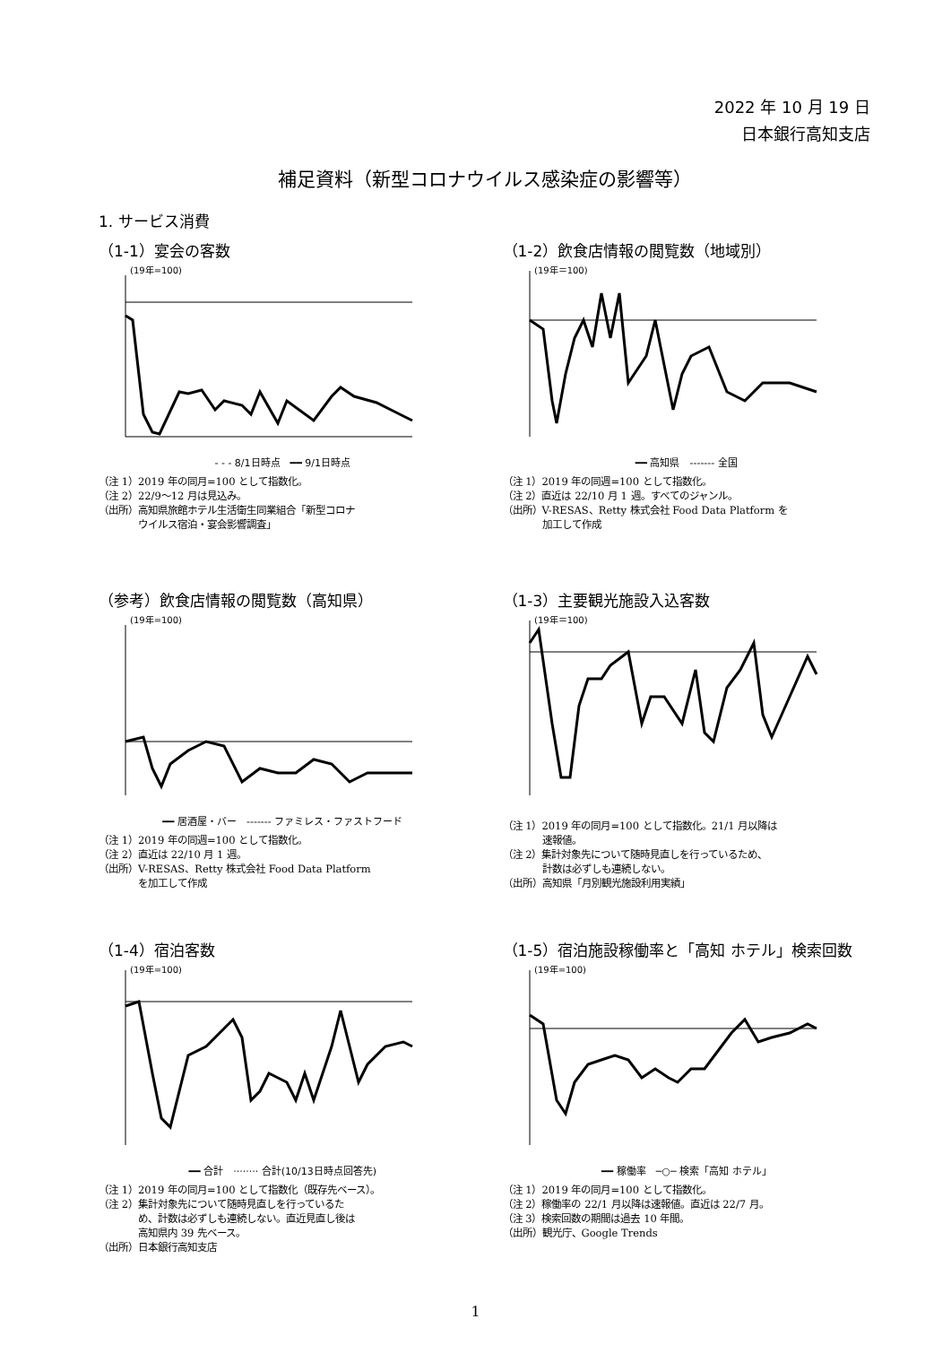2022 年 10 月 19 日
日本銀行高知支店
補足資料（新型コロナウイルス感染症の影響等）
1. サービス消費
（1-1）宴会の客数
(19年=100)
- - - 8/1日時点　━━ 9/1日時点
（注 1）2019 年の同月=100 として指数化。
（注 2）22/9～12 月は見込み。
（出所）高知県旅館ホテル生活衛生同業組合「新型コロナ
　　　　ウイルス宿泊・宴会影響調査」
（1-2）飲食店情報の閲覧数（地域別）
(19年＝100)
━━ 高知県　------- 全国
（注 1）2019 年の同週=100 として指数化。
（注 2）直近は 22/10 月 1 週。すべてのジャンル。
（出所）V-RESAS、Retty 株式会社 Food Data Platform を
　　　　加工して作成
（参考）飲食店情報の閲覧数（高知県）
(19年=100)
━━ 居酒屋・バー　------- ファミレス・ファストフード
（注 1）2019 年の同週=100 として指数化。
（注 2）直近は 22/10 月 1 週。
（出所）V-RESAS、Retty 株式会社 Food Data Platform
　　　　を加工して作成
（1-3）主要観光施設入込客数
(19年＝100)
（注 1）2019 年の同月=100 として指数化。21/1 月以降は
　　　　速報値。
（注 2）集計対象先について随時見直しを行っているため、
　　　　計数は必ずしも連続しない。
（出所）高知県「月別観光施設利用実績」
（1-4）宿泊客数
(19年=100)
━━ 合計　········ 合計(10/13日時点回答先)
（注 1）2019 年の同月=100 として指数化（既存先ベース）。
（注 2）集計対象先について随時見直しを行っているた
　　　　め、計数は必ずしも連続しない。直近見直し後は
　　　　高知県内 39 先ベース。
（出所）日本銀行高知支店
（1-5）宿泊施設稼働率と「高知 ホテル」検索回数
(19年=100)
━━ 稼働率　─○─ 検索「高知 ホテル」
（注 1）2019 年の同月=100 として指数化。
（注 2）稼働率の 22/1 月以降は速報値。直近は 22/7 月。
（注 3）検索回数の期間は過去 10 年間。
（出所）観光庁、Google Trends
1